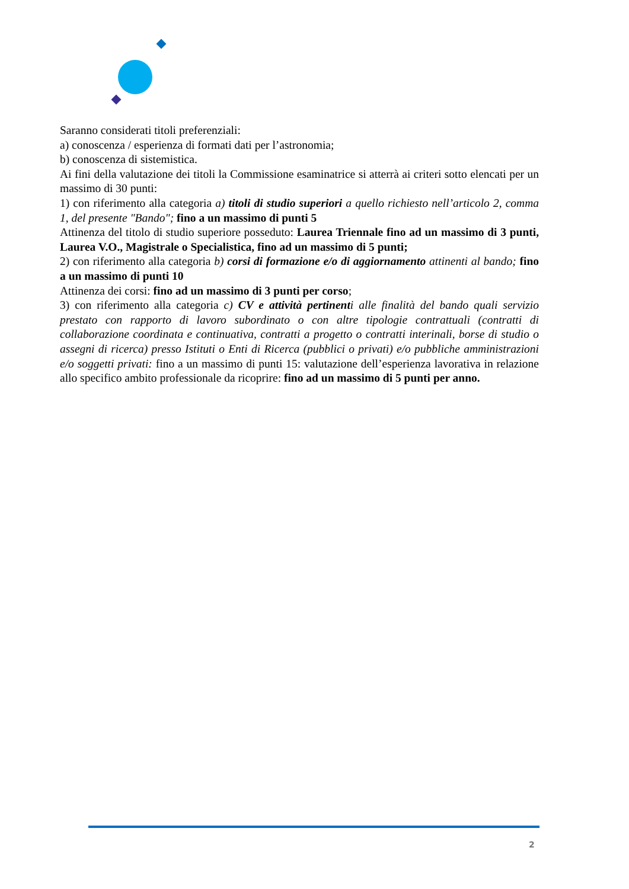Saranno considerati titoli preferenziali:
a) conoscenza / esperienza di formati dati per l’astronomia;
b) conoscenza di sistemistica.
Ai fini della valutazione dei titoli la Commissione esaminatrice si atterrà ai criteri sotto elencati per un massimo di 30 punti:
1) con riferimento alla categoria a) titoli di studio superiori a quello richiesto nell’articolo 2, comma 1, del presente "Bando"; fino a un massimo di punti 5
Attinenza del titolo di studio superiore posseduto: Laurea Triennale fino ad un massimo di 3 punti, Laurea V.O., Magistrale o Specialistica, fino ad un massimo di 5 punti;
2) con riferimento alla categoria b) corsi di formazione e/o di aggiornamento attinenti al bando; fino a un massimo di punti 10
Attinenza dei corsi: fino ad un massimo di 3 punti per corso;
3) con riferimento alla categoria c) CV e attività pertinenti alle finalità del bando quali servizio prestato con rapporto di lavoro subordinato o con altre tipologie contrattuali (contratti di collaborazione coordinata e continuativa, contratti a progetto o contratti interinali, borse di studio o assegni di ricerca) presso Istituti o Enti di Ricerca (pubblici o privati) e/o pubbliche amministrazioni e/o soggetti privati: fino a un massimo di punti 15: valutazione dell’esperienza lavorativa in relazione allo specifico ambito professionale da ricoprire: fino ad un massimo di 5 punti per anno.
2